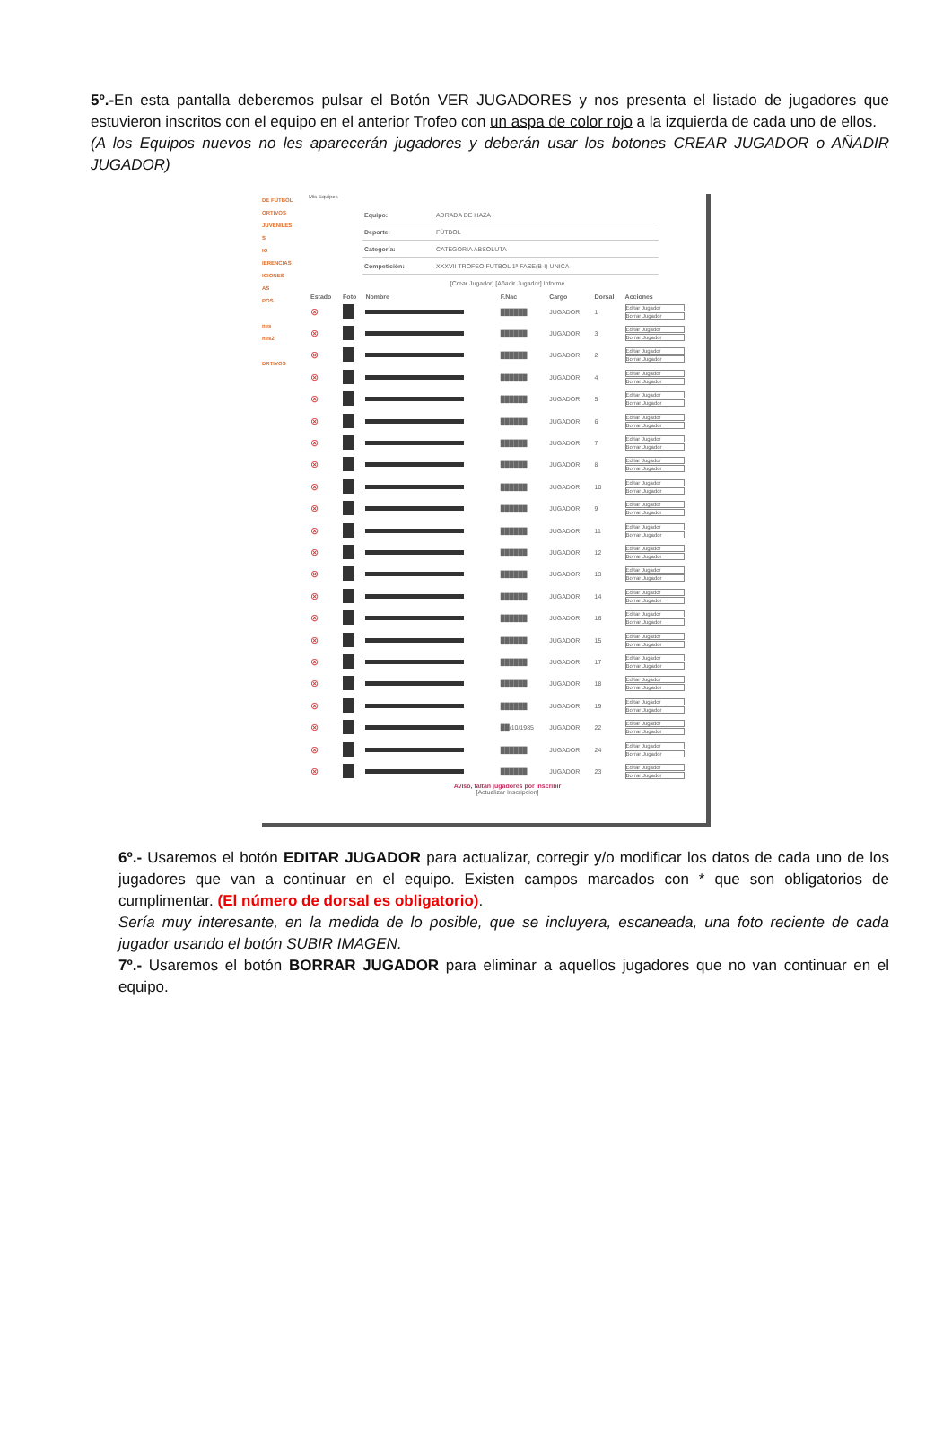5º.-En esta pantalla deberemos pulsar el Botón VER JUGADORES y nos presenta el listado de jugadores que estuvieron inscritos con el equipo en el anterior Trofeo con un aspa de color rojo a la izquierda de cada uno de ellos.
(A los Equipos nuevos no les aparecerán jugadores y deberán usar los botones CREAR JUGADOR o AÑADIR JUGADOR)
DE FÚTBOL
ORTIVOS
JUVENILES
S
IO
IERENCIAS
ICIONES
AS
POS
nes
nes2
DRTIVOS
Mis Equipos
| Equipo: | ADRADA DE HAZA |
| Deporte: | FÚTBOL |
| Categoría: | CATEGORIA ABSOLUTA |
| Competición: | XXXVII TROFEO FUTBOL 1ª FASE(B-I) UNICA |
[Crear Jugador] [Añadir Jugador] Informe
| Estado | Foto | Nombre | F.Nac | Cargo | Dorsal | Acciones |
| --- | --- | --- | --- | --- | --- | --- |
| ⊗ | | | ██████ | JUGADOR | 1 | Editar Jugador Borrar Jugador |
| ⊗ | | | ██████ | JUGADOR | 3 | Editar Jugador Borrar Jugador |
| ⊗ | | | ██████ | JUGADOR | 2 | Editar Jugador Borrar Jugador |
| ⊗ | | | ██████ | JUGADOR | 4 | Editar Jugador Borrar Jugador |
| ⊗ | | | ██████ | JUGADOR | 5 | Editar Jugador Borrar Jugador |
| ⊗ | | | ██████ | JUGADOR | 6 | Editar Jugador Borrar Jugador |
| ⊗ | | | ██████ | JUGADOR | 7 | Editar Jugador Borrar Jugador |
| ⊗ | | | ██████ | JUGADOR | 8 | Editar Jugador Borrar Jugador |
| ⊗ | | | ██████ | JUGADOR | 10 | Editar Jugador Borrar Jugador |
| ⊗ | | | ██████ | JUGADOR | 9 | Editar Jugador Borrar Jugador |
| ⊗ | | | ██████ | JUGADOR | 11 | Editar Jugador Borrar Jugador |
| ⊗ | | | ██████ | JUGADOR | 12 | Editar Jugador Borrar Jugador |
| ⊗ | | | ██████ | JUGADOR | 13 | Editar Jugador Borrar Jugador |
| ⊗ | | | ██████ | JUGADOR | 14 | Editar Jugador Borrar Jugador |
| ⊗ | | | ██████ | JUGADOR | 16 | Editar Jugador Borrar Jugador |
| ⊗ | | | ██████ | JUGADOR | 15 | Editar Jugador Borrar Jugador |
| ⊗ | | | ██████ | JUGADOR | 17 | Editar Jugador Borrar Jugador |
| ⊗ | | | ██████ | JUGADOR | 18 | Editar Jugador Borrar Jugador |
| ⊗ | | | ██████ | JUGADOR | 19 | Editar Jugador Borrar Jugador |
| ⊗ | | | ██/10/1985 | JUGADOR | 22 | Editar Jugador Borrar Jugador |
| ⊗ | | | ██████ | JUGADOR | 24 | Editar Jugador Borrar Jugador |
| ⊗ | | | ██████ | JUGADOR | 23 | Editar Jugador Borrar Jugador |
Aviso, faltan jugadores por inscribir
[Actualizar Inscripcion]
6º.- Usaremos el botón EDITAR JUGADOR para actualizar, corregir y/o modificar los datos de cada uno de los jugadores que van a continuar en el equipo. Existen campos marcados con * que son obligatorios de cumplimentar. (El número de dorsal es obligatorio).
Sería muy interesante, en la medida de lo posible, que se incluyera, escaneada, una foto reciente de cada jugador usando el botón SUBIR IMAGEN.
7º.- Usaremos el botón BORRAR JUGADOR para eliminar a aquellos jugadores que no van continuar en el equipo.